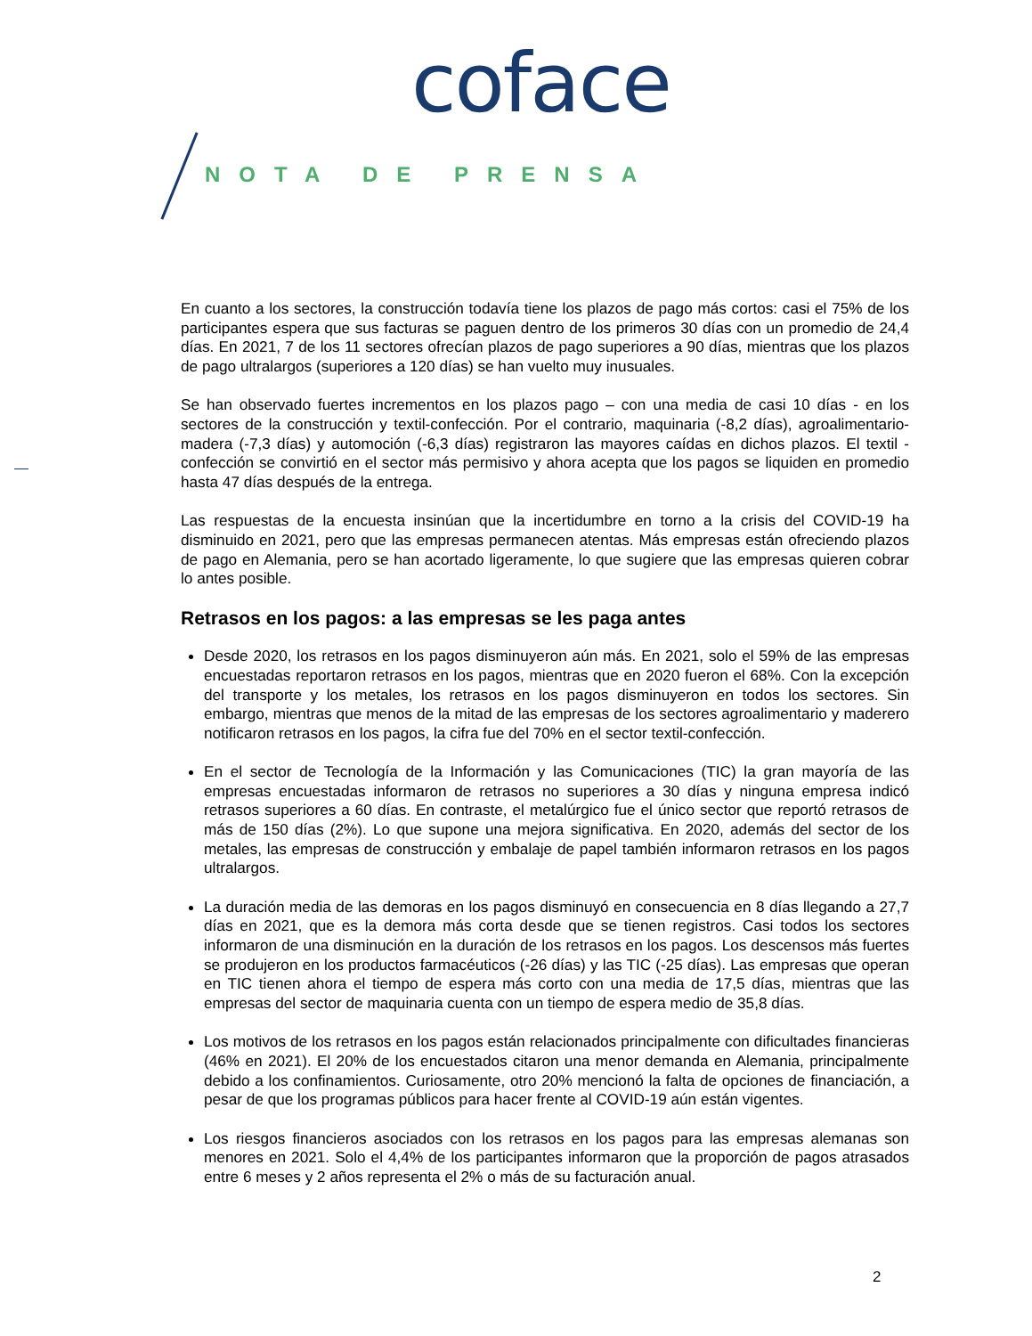coface
NOTA DE PRENSA
En cuanto a los sectores, la construcción todavía tiene los plazos de pago más cortos: casi el 75% de los participantes espera que sus facturas se paguen dentro de los primeros 30 días con un promedio de 24,4 días. En 2021, 7 de los 11 sectores ofrecían plazos de pago superiores a 90 días, mientras que los plazos de pago ultralargos (superiores a 120 días) se han vuelto muy inusuales.
Se han observado fuertes incrementos en los plazos pago – con una media de casi 10 días - en los sectores de la construcción y textil-confección. Por el contrario, maquinaria (-8,2 días), agroalimentario-madera (-7,3 días) y automoción (-6,3 días) registraron las mayores caídas en dichos plazos. El textil - confección se convirtió en el sector más permisivo y ahora acepta que los pagos se liquiden en promedio hasta 47 días después de la entrega.
Las respuestas de la encuesta insinúan que la incertidumbre en torno a la crisis del COVID-19 ha disminuido en 2021, pero que las empresas permanecen atentas. Más empresas están ofreciendo plazos de pago en Alemania, pero se han acortado ligeramente, lo que sugiere que las empresas quieren cobrar lo antes posible.
Retrasos en los pagos: a las empresas se les paga antes
Desde 2020, los retrasos en los pagos disminuyeron aún más. En 2021, solo el 59% de las empresas encuestadas reportaron retrasos en los pagos, mientras que en 2020 fueron el 68%. Con la excepción del transporte y los metales, los retrasos en los pagos disminuyeron en todos los sectores. Sin embargo, mientras que menos de la mitad de las empresas de los sectores agroalimentario y maderero notificaron retrasos en los pagos, la cifra fue del 70% en el sector textil-confección.
En el sector de Tecnología de la Información y las Comunicaciones (TIC) la gran mayoría de las empresas encuestadas informaron de retrasos no superiores a 30 días y ninguna empresa indicó retrasos superiores a 60 días. En contraste, el metalúrgico fue el único sector que reportó retrasos de más de 150 días (2%). Lo que supone una mejora significativa. En 2020, además del sector de los metales, las empresas de construcción y embalaje de papel también informaron retrasos en los pagos ultralargos.
La duración media de las demoras en los pagos disminuyó en consecuencia en 8 días llegando a 27,7 días en 2021, que es la demora más corta desde que se tienen registros. Casi todos los sectores informaron de una disminución en la duración de los retrasos en los pagos. Los descensos más fuertes se produjeron en los productos farmacéuticos (-26 días) y las TIC (-25 días). Las empresas que operan en TIC tienen ahora el tiempo de espera más corto con una media de 17,5 días, mientras que las empresas del sector de maquinaria cuenta con un tiempo de espera medio de 35,8 días.
Los motivos de los retrasos en los pagos están relacionados principalmente con dificultades financieras (46% en 2021). El 20% de los encuestados citaron una menor demanda en Alemania, principalmente debido a los confinamientos. Curiosamente, otro 20% mencionó la falta de opciones de financiación, a pesar de que los programas públicos para hacer frente al COVID-19 aún están vigentes.
Los riesgos financieros asociados con los retrasos en los pagos para las empresas alemanas son menores en 2021. Solo el 4,4% de los participantes informaron que la proporción de pagos atrasados entre 6 meses y 2 años representa el 2% o más de su facturación anual.
2